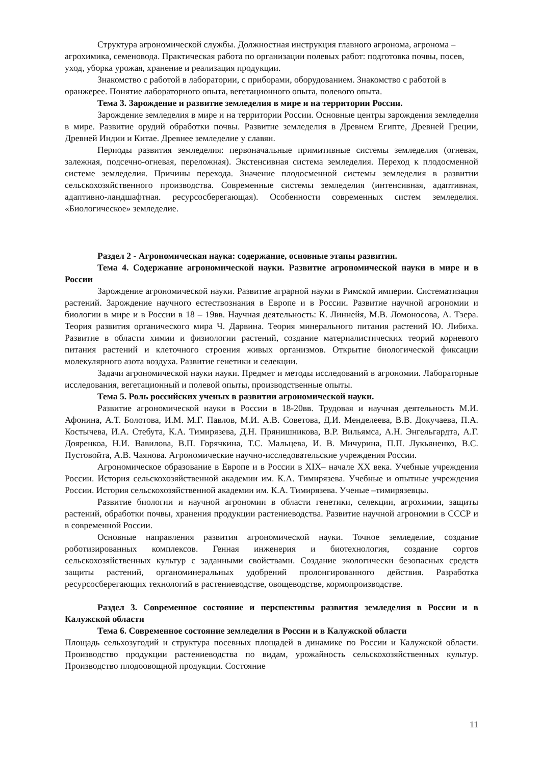Структура агрономической службы. Должностная инструкция главного агронома, агронома – агрохимика, семеновода. Практическая работа по организации полевых работ: подготовка почвы, посев, уход, уборка урожая, хранение и реализация продукции.
Знакомство с работой в лаборатории, с приборами, оборудованием. Знакомство с работой в оранжерее. Понятие лабораторного опыта, вегетационного опыта, полевого опыта.
Тема 3. Зарождение и развитие земледелия в мире и на территории России.
Зарождение земледелия в мире и на территории России. Основные центры зарождения земледелия в мире. Развитие орудий обработки почвы. Развитие земледелия в Древнем Египте, Древней Греции, Древней Индии и Китае. Древнее земледелие у славян.
Периоды развития земледелия: первоначальные примитивные системы земледелия (огневая, залежная, подсечно-огневая, переложная). Экстенсивная система земледелия. Переход к плодосменной системе земледелия. Причины перехода. Значение плодосменной системы земледелия в развитии сельскохозяйственного производства. Современные системы земледелия (интенсивная, адаптивная, адаптивно-ландшафтная. ресурсосберегающая). Особенности современных систем земледелия. «Биологическое» земледелие.
Раздел 2 - Агрономическая наука: содержание, основные этапы развития.
Тема 4. Содержание агрономической науки. Развитие агрономической науки в мире и в России
Зарождение агрономической науки. Развитие аграрной науки в Римской империи. Систематизация растений. Зарождение научного естествознания в Европе и в России. Развитие научной агрономии и биологии в мире и в России в 18 – 19вв. Научная деятельность: К. Линнейя, М.В. Ломоносова, А. Тэера. Теория развития органического мира Ч. Дарвина. Теория минерального питания растений Ю. Либиха. Развитие в области химии и физиологии растений, создание материалистических теорий корневого питания растений и клеточного строения живых организмов. Открытие биологической фиксации молекулярного азота воздуха. Развитие генетики и селекции.
Задачи агрономической науки науки. Предмет и методы исследований в агрономии. Лабораторные исследования, вегетационный и полевой опыты, производственные опыты.
Тема 5. Роль российских ученых в развитии агрономической науки.
Развитие агрономической науки в России в 18-20вв. Трудовая и научная деятельность М.И. Афонина, А.Т. Болотова, И.М. М.Г. Павлов, М.И. А.В. Советова, Д.И. Менделеева, В.В. Докучаева, П.А. Костычева, И.А. Стебута, К.А. Тимирязева, Д.Н. Прянишникова, В.Р. Вильямса, А.Н. Энгельгардта, А.Г. Дояренкоа, Н.И. Вавилова, В.П. Горячкина, Т.С. Мальцева, И. В. Мичурина, П.П. Лукьяненко, В.С. Пустовойта, А.В. Чаянова. Агрономические научно-исследовательские учреждения России.
Агрономическое образование в Европе и в России в XIX– начале XX века. Учебные учреждения России. История сельскохозяйственной академии им. К.А. Тимирязева. Учебные и опытные учреждения России. История сельскохозяйственной академии им. К.А. Тимирязева. Ученые –тимирязевцы.
Развитие биологии и научной агрономии в области генетики, селекции, агрохимии, защиты растений, обработки почвы, хранения продукции растениеводства. Развитие научной агрономии в СССР и в современной России.
Основные направления развития агрономической науки. Точное земледелие, создание роботизированных комплексов. Генная инженерия и биотехнология, создание сортов сельскохозяйственных культур с заданными свойствами. Создание экологически безопасных средств защиты растений, органоминеральных удобрений пролонгированного действия. Разработка ресурсосберегающих технологий в растениеводстве, овощеводстве, кормопроизводстве.
Раздел 3. Современное состояние и перспективы развития земледелия в России и в Калужской области
Тема 6. Современное состояние земледелия в России и в Калужской области
Площадь сельхозугодий и структура посевных площадей в динамике по России и Калужской области. Производство продукции растениеводства по видам, урожайность сельскохозяйственных культур. Производство плодоовощной продукции. Состояние
11